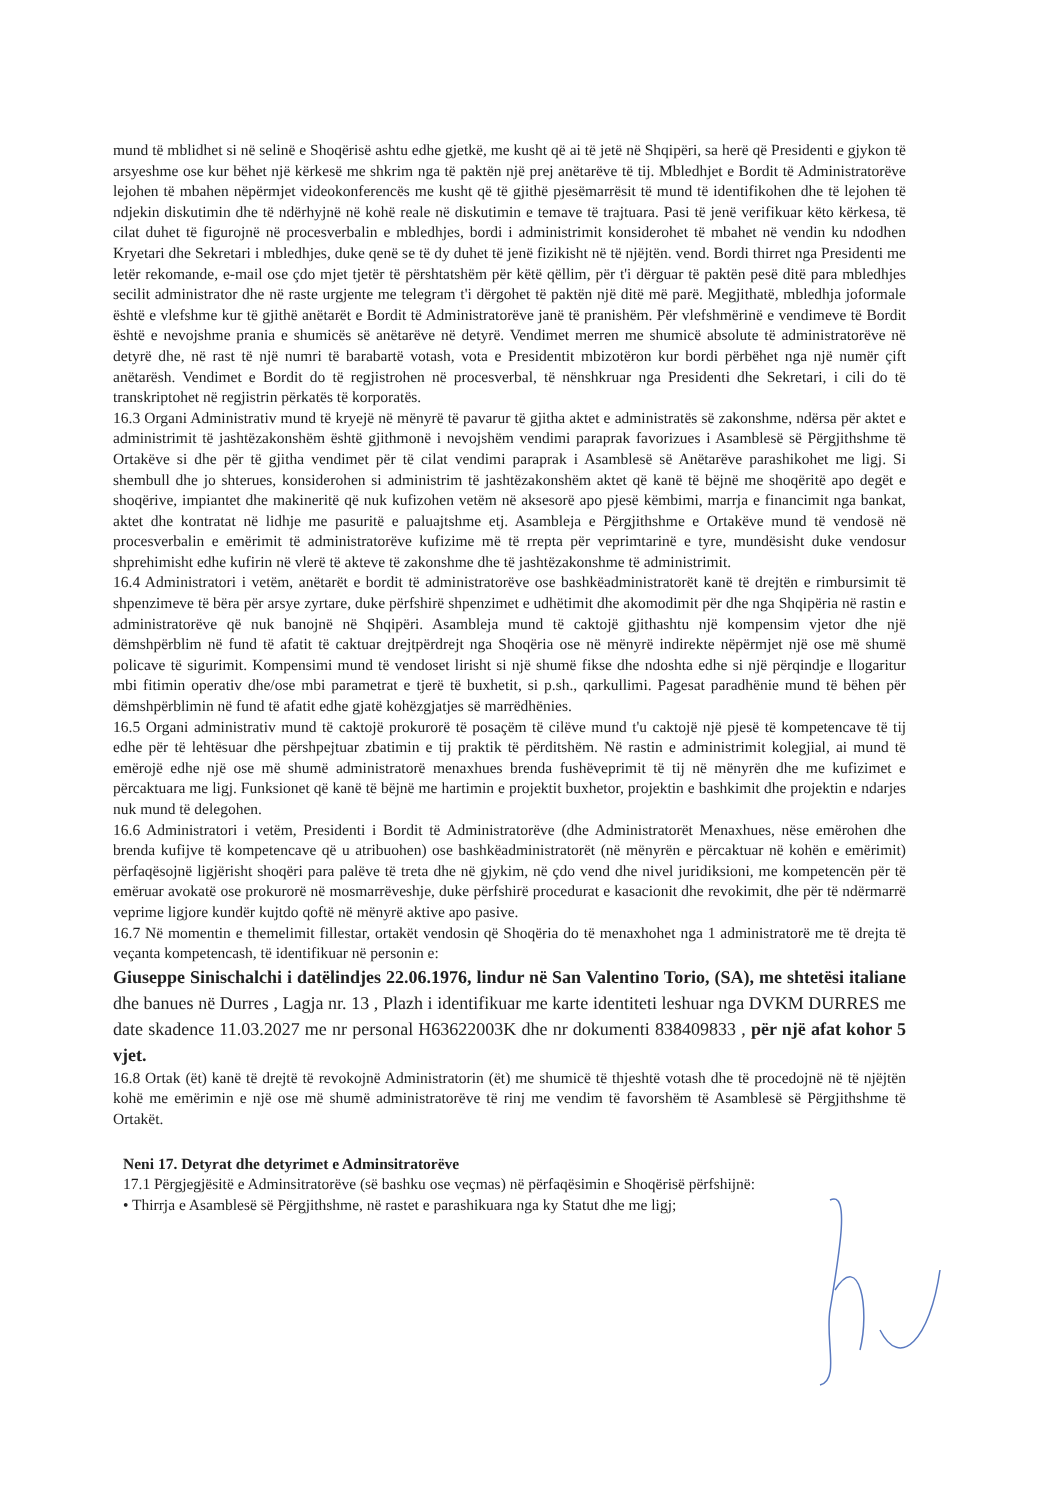mund të mblidhet si në selinë e Shoqërisë ashtu edhe gjetkë, me kusht që ai të jetë në Shqipëri, sa herë që Presidenti e gjykon të arsyeshme ose kur bëhet një kërkesë me shkrim nga të paktën një prej anëtarëve të tij. Mbledhjet e Bordit të Administratorëve lejohen të mbahen nëpërmjet videokonferencës me kusht që të gjithë pjesëmarrësit të mund të identifikohen dhe të lejohen të ndjekin diskutimin dhe të ndërhyjnë në kohë reale në diskutimin e temave të trajtuara. Pasi të jenë verifikuar këto kërkesa, të cilat duhet të figurojnë në procesverbalin e mbledhjes, bordi i administrimit konsiderohet të mbahet në vendin ku ndodhen Kryetari dhe Sekretari i mbledhjes, duke qenë se të dy duhet të jenë fizikisht në të njëjtën. vend. Bordi thirret nga Presidenti me letër rekomande, e-mail ose çdo mjet tjetër të përshtatshëm për këtë qëllim, për t'i dërguar të paktën pesë ditë para mbledhjes secilit administrator dhe në raste urgjente me telegram t'i dërgohet të paktën një ditë më parë. Megjithatë, mbledhja joformale është e vlefshme kur të gjithë anëtarët e Bordit të Administratorëve janë të pranishëm. Për vlefshmërinë e vendimeve të Bordit është e nevojshme prania e shumicës së anëtarëve në detyrë. Vendimet merren me shumicë absolute të administratorëve në detyrë dhe, në rast të një numri të barabartë votash, vota e Presidentit mbizotëron kur bordi përbëhet nga një numër çift anëtarësh. Vendimet e Bordit do të regjistrohen në procesverbal, të nënshkruar nga Presidenti dhe Sekretari, i cili do të transkriptohet në regjistrin përkatës të korporatës.
16.3 Organi Administrativ mund të kryejë në mënyrë të pavarur të gjitha aktet e administratës së zakonshme, ndërsa për aktet e administrimit të jashtëzakonshëm është gjithmonë i nevojshëm vendimi paraprak favorizues i Asamblesë së Përgjithshme të Ortakëve si dhe për të gjitha vendimet për të cilat vendimi paraprak i Asamblesë së Anëtarëve parashikohet me ligj. Si shembull dhe jo shterues, konsiderohen si administrim të jashtëzakonshëm aktet që kanë të bëjnë me shoqëritë apo degët e shoqërive, impiantet dhe makineritë që nuk kufizohen vetëm në aksesorë apo pjesë këmbimi, marrja e financimit nga bankat, aktet dhe kontratat në lidhje me pasuritë e paluajtshme etj. Asambleja e Përgjithshme e Ortakëve mund të vendosë në procesverbalin e emërimit të administratorëve kufizime më të rrepta për veprimtarinë e tyre, mundësisht duke vendosur shprehimisht edhe kufirin në vlerë të akteve të zakonshme dhe të jashtëzakonshme të administrimit.
16.4 Administratori i vetëm, anëtarët e bordit të administratorëve ose bashkëadministratorët kanë të drejtën e rimbursimit të shpenzimeve të bëra për arsye zyrtare, duke përfshirë shpenzimet e udhëtimit dhe akomodimit për dhe nga Shqipëria në rastin e administratorëve që nuk banojnë në Shqipëri. Asambleja mund të caktojë gjithashtu një kompensim vjetor dhe një dëmshpërblim në fund të afatit të caktuar drejtpërdrejt nga Shoqëria ose në mënyrë indirekte nëpërmjet një ose më shumë policave të sigurimit. Kompensimi mund të vendoset lirisht si një shumë fikse dhe ndoshta edhe si një përqindje e llogaritur mbi fitimin operativ dhe/ose mbi parametrat e tjerë të buxhetit, si p.sh., qarkullimi. Pagesat paradhënie mund të bëhen për dëmshpërblimin në fund të afatit edhe gjatë kohëzgjatjes së marrëdhënies.
16.5 Organi administrativ mund të caktojë prokurorë të posaçëm të cilëve mund t'u caktojë një pjesë të kompetencave të tij edhe për të lehtësuar dhe përshpejtuar zbatimin e tij praktik të përditshëm. Në rastin e administrimit kolegjial, ai mund të emërojë edhe një ose më shumë administratorë menaxhues brenda fushëveprimit të tij në mënyrën dhe me kufizimet e përcaktuara me ligj. Funksionet që kanë të bëjnë me hartimin e projektit buxhetor, projektin e bashkimit dhe projektin e ndarjes nuk mund të delegohen.
16.6 Administratori i vetëm, Presidenti i Bordit të Administratorëve (dhe Administratorët Menaxhues, nëse emërohen dhe brenda kufijve të kompetencave që u atribuohen) ose bashkëadministratorët (në mënyrën e përcaktuar në kohën e emërimit) përfaqësojnë ligjërisht shoqëri para palëve të treta dhe në gjykim, në çdo vend dhe nivel juridiksioni, me kompetencën për të emëruar avokatë ose prokurorë në mosmarrëveshje, duke përfshirë procedurat e kasacionit dhe revokimit, dhe për të ndërmarrë veprime ligjore kundër kujtdo qoftë në mënyrë aktive apo pasive.
16.7 Në momentin e themelimit fillestar, ortakët vendosin që Shoqëria do të menaxhohet nga 1 administratorë me të drejta të veçanta kompetencash, të identifikuar në personin e:
Giuseppe Sinischalchi i datëlindjes 22.06.1976, lindur në San Valentino Torio, (SA), me shtetësi italiane dhe banues në Durres , Lagja nr. 13 , Plazh i identifikuar me karte identiteti leshuar nga DVKM DURRES me date skadence 11.03.2027 me nr personal H63622003K dhe nr dokumenti 838409833 , për një afat kohor 5 vjet.
16.8 Ortak (ët) kanë të drejtë të revokojnë Administratorin (ët) me shumicë të thjeshtë votash dhe të procedojnë në të njëjtën kohë me emërimin e një ose më shumë administratorëve të rinj me vendim të favorshëm të Asamblesë së Përgjithshme të Ortakët.
Neni 17. Detyrat dhe detyrimet e Adminsitratorëve
17.1 Përgjegjësitë e Adminsitratorëve (së bashku ose veçmas) në përfaqësimin e Shoqërisë përfshijnë:
• Thirrja e Asamblesë së Përgjithshme, në rastet e parashikuara nga ky Statut dhe me ligj;